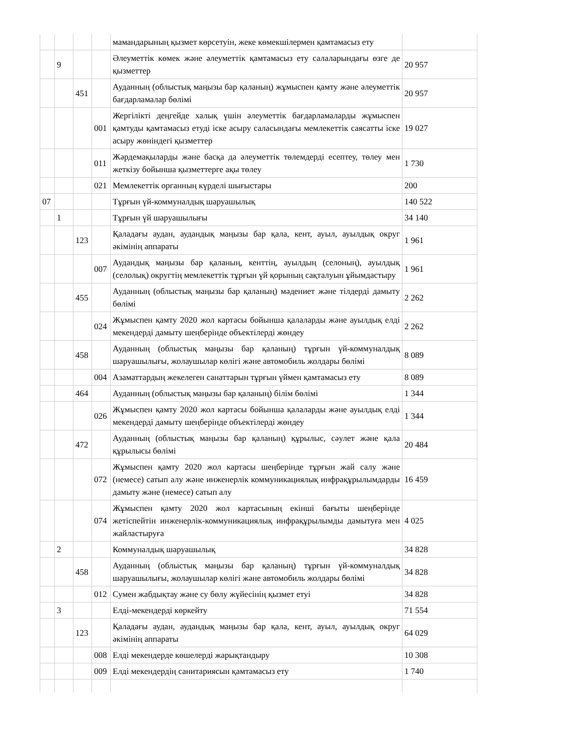| | | | | мамандарының қызмет көрсетуін, жеке көмекшілермен қамтамасыз ету | |
| | 9 | | | Әлеуметтік көмек және әлеуметтік қамтамасыз ету салаларындағы өзге де қызметтер | 20 957 |
| | | 451 | | Ауданның (облыстық маңызы бар қаланың) жұмыспен қамту және әлеуметтік бағдарламалар бөлімі | 20 957 |
| | | | 001 | Жергілікті деңгейде халық үшін әлеуметтік бағдарламаларды жұмыспен қамтуды қамтамасыз етуді іске асыру саласындағы мемлекеттік саясатты іске асыру жөніндегі қызметтер | 19 027 |
| | | | 011 | Жәрдемақыларды және басқа да әлеуметтік төлемдерді есептеу, төлеу мен жеткізу бойынша қызметтерге ақы төлеу | 1 730 |
| | | | 021 | Мемлекеттік органның күрделі шығыстары | 200 |
| 07 | | | | Тұрғын үй-коммуналдық шаруашылық | 140 522 |
| | 1 | | | Тұрғын үй шаруашылығы | 34 140 |
| | | 123 | | Қаладағы аудан, аудандық маңызы бар қала, кент, ауыл, ауылдық округ әкімінің аппараты | 1 961 |
| | | | 007 | Аудандық маңызы бар қаланың, кенттің, ауылдың (селоның), ауылдық (селолық) округтің мемлекеттік тұрғын үй қорының сақталуын ұйымдастыру | 1 961 |
| | | 455 | | Ауданның (облыстық маңызы бар қаланың) мәдениет және тілдерді дамыту бөлімі | 2 262 |
| | | | 024 | Жұмыспен қамту 2020 жол картасы бойынша қалаларды және ауылдық елді мекендерді дамыту шеңберінде объектілерді жөндеу | 2 262 |
| | | 458 | | Ауданның (облыстық маңызы бар қаланың) тұрғын үй-коммуналдық шаруашылығы, жолаушылар көлігі және автомобиль жолдары бөлімі | 8 089 |
| | | | 004 | Азаматтардың жекелеген санаттарын тұрғын үймен қамтамасыз ету | 8 089 |
| | | 464 | | Ауданның (облыстық маңызы бар қаланың) білім бөлімі | 1 344 |
| | | | 026 | Жұмыспен қамту 2020 жол картасы бойынша қалаларды және ауылдық елді мекендерді дамыту шеңберінде объектілерді жөндеу | 1 344 |
| | | 472 | | Ауданның (облыстық маңызы бар қаланың) құрылыс, сәулет және қала құрылысы бөлімі | 20 484 |
| | | | 072 | Жұмыспен қамту 2020 жол картасы шеңберінде тұрғын жай салу және (немесе) сатып алу және инженерлік коммуникациялық инфрақұрылымдарды дамыту және (немесе) сатып алу | 16 459 |
| | | | 074 | Жұмыспен қамту 2020 жол картасының екінші бағыты шеңберінде жетіспейтін инженерлік-коммуникациялық инфрақұрылымды дамытуға мен жайластыруға | 4 025 |
| | 2 | | | Коммуналдық шаруашылық | 34 828 |
| | | 458 | | Ауданның (облыстық маңызы бар қаланың) тұрғын үй-коммуналдық шаруашылығы, жолаушылар көлігі және автомобиль жолдары бөлімі | 34 828 |
| | | | 012 | Сумен жабдықтау және су бөлу жүйесінің қызмет етуі | 34 828 |
| | 3 | | | Елді-мекендерді көркейту | 71 554 |
| | | 123 | | Қаладағы аудан, аудандық маңызы бар қала, кент, ауыл, ауылдық округ әкімінің аппараты | 64 029 |
| | | | 008 | Елді мекендерде көшелерді жарықтандыру | 10 308 |
| | | | 009 | Елді мекендердің санитариясын қамтамасыз ету | 1 740 |